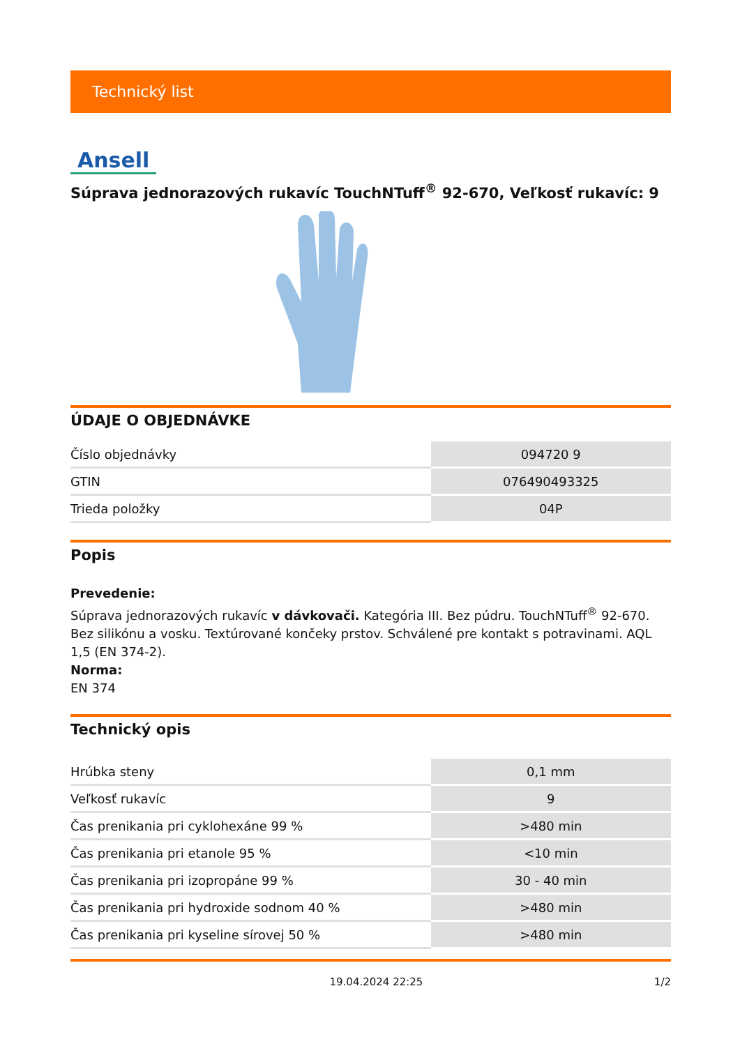Technický list
Ansell
Súprava jednorazových rukavíc TouchNTuff<sup>®</sup> 92-670, Veľkosť rukavíc: 9
ÚDAJE O OBJEDNÁVKE
| Číslo objednávky | 094720 9 |
| GTIN | 076490493325 |
| Trieda položky | 04P |
Popis
Prevedenie:
Súprava jednorazových rukavíc v dávkovači. Kategória III. Bez púdru. TouchNTuff<sup>®</sup> 92-670. Bez silikónu a vosku. Textúrované končeky prstov. Schválené pre kontakt s potravinami. AQL 1,5 (EN 374-2).
Norma:
EN 374
Technický opis
| Hrúbka steny | 0,1 mm |
| Veľkosť rukavíc | 9 |
| Čas prenikania pri cyklohexáne 99 % | >480 min |
| Čas prenikania pri etanole 95 % | <10 min |
| Čas prenikania pri izopropáne 99 % | 30 - 40 min |
| Čas prenikania pri hydroxide sodnom 40 % | >480 min |
| Čas prenikania pri kyseline sírovej 50 % | >480 min |
19.04.2024 22:25 1/2